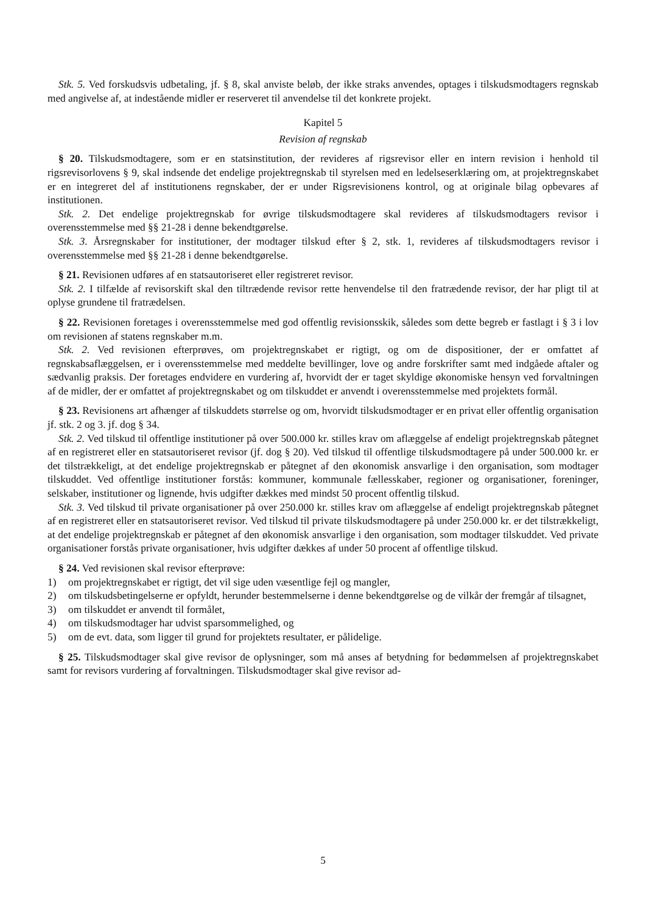Stk. 5. Ved forskudsvis udbetaling, jf. § 8, skal anviste beløb, der ikke straks anvendes, optages i tilskudsmodtagers regnskab med angivelse af, at indestående midler er reserveret til anvendelse til det konkrete projekt.
Kapitel 5
Revision af regnskab
§ 20. Tilskudsmodtagere, som er en statsinstitution, der revideres af rigsrevisor eller en intern revision i henhold til rigsrevisorlovens § 9, skal indsende det endelige projektregnskab til styrelsen med en ledelseserklæring om, at projektregnskabet er en integreret del af institutionens regnskaber, der er under Rigsrevisionens kontrol, og at originale bilag opbevares af institutionen.
Stk. 2. Det endelige projektregnskab for øvrige tilskudsmodtagere skal revideres af tilskudsmodtagers revisor i overensstemmelse med §§ 21-28 i denne bekendtgørelse.
Stk. 3. Årsregnskaber for institutioner, der modtager tilskud efter § 2, stk. 1, revideres af tilskudsmodtagers revisor i overensstemmelse med §§ 21-28 i denne bekendtgørelse.
§ 21. Revisionen udføres af en statsautoriseret eller registreret revisor.
Stk. 2. I tilfælde af revisorskift skal den tiltrædende revisor rette henvendelse til den fratrædende revisor, der har pligt til at oplyse grundene til fratrædelsen.
§ 22. Revisionen foretages i overensstemmelse med god offentlig revisionsskik, således som dette begreb er fastlagt i § 3 i lov om revisionen af statens regnskaber m.m.
Stk. 2. Ved revisionen efterprøves, om projektregnskabet er rigtigt, og om de dispositioner, der er omfattet af regnskabsaflæggelsen, er i overensstemmelse med meddelte bevillinger, love og andre forskrifter samt med indgåede aftaler og sædvanlig praksis. Der foretages endvidere en vurdering af, hvorvidt der er taget skyldige økonomiske hensyn ved forvaltningen af de midler, der er omfattet af projektregnskabet og om tilskuddet er anvendt i overensstemmelse med projektets formål.
§ 23. Revisionens art afhænger af tilskuddets størrelse og om, hvorvidt tilskudsmodtager er en privat eller offentlig organisation jf. stk. 2 og 3. jf. dog § 34.
Stk. 2. Ved tilskud til offentlige institutioner på over 500.000 kr. stilles krav om aflæggelse af endeligt projektregnskab påtegnet af en registreret eller en statsautoriseret revisor (jf. dog § 20). Ved tilskud til offentlige tilskudsmodtagere på under 500.000 kr. er det tilstrækkeligt, at det endelige projektregnskab er påtegnet af den økonomisk ansvarlige i den organisation, som modtager tilskuddet. Ved offentlige institutioner forstås: kommuner, kommunale fællesskaber, regioner og organisationer, foreninger, selskaber, institutioner og lignende, hvis udgifter dækkes med mindst 50 procent offentlig tilskud.
Stk. 3. Ved tilskud til private organisationer på over 250.000 kr. stilles krav om aflæggelse af endeligt projektregnskab påtegnet af en registreret eller en statsautoriseret revisor. Ved tilskud til private tilskudsmodtagere på under 250.000 kr. er det tilstrækkeligt, at det endelige projektregnskab er påtegnet af den økonomisk ansvarlige i den organisation, som modtager tilskuddet. Ved private organisationer forstås private organisationer, hvis udgifter dækkes af under 50 procent af offentlige tilskud.
§ 24. Ved revisionen skal revisor efterprøve:
1) om projektregnskabet er rigtigt, det vil sige uden væsentlige fejl og mangler,
2) om tilskudsbetingelserne er opfyldt, herunder bestemmelserne i denne bekendtgørelse og de vilkår der fremgår af tilsagnet,
3) om tilskuddet er anvendt til formålet,
4) om tilskudsmodtager har udvist sparsommelighed, og
5) om de evt. data, som ligger til grund for projektets resultater, er pålidelige.
§ 25. Tilskudsmodtager skal give revisor de oplysninger, som må anses af betydning for bedømmelsen af projektregnskabet samt for revisors vurdering af forvaltningen. Tilskudsmodtager skal give revisor ad-
5